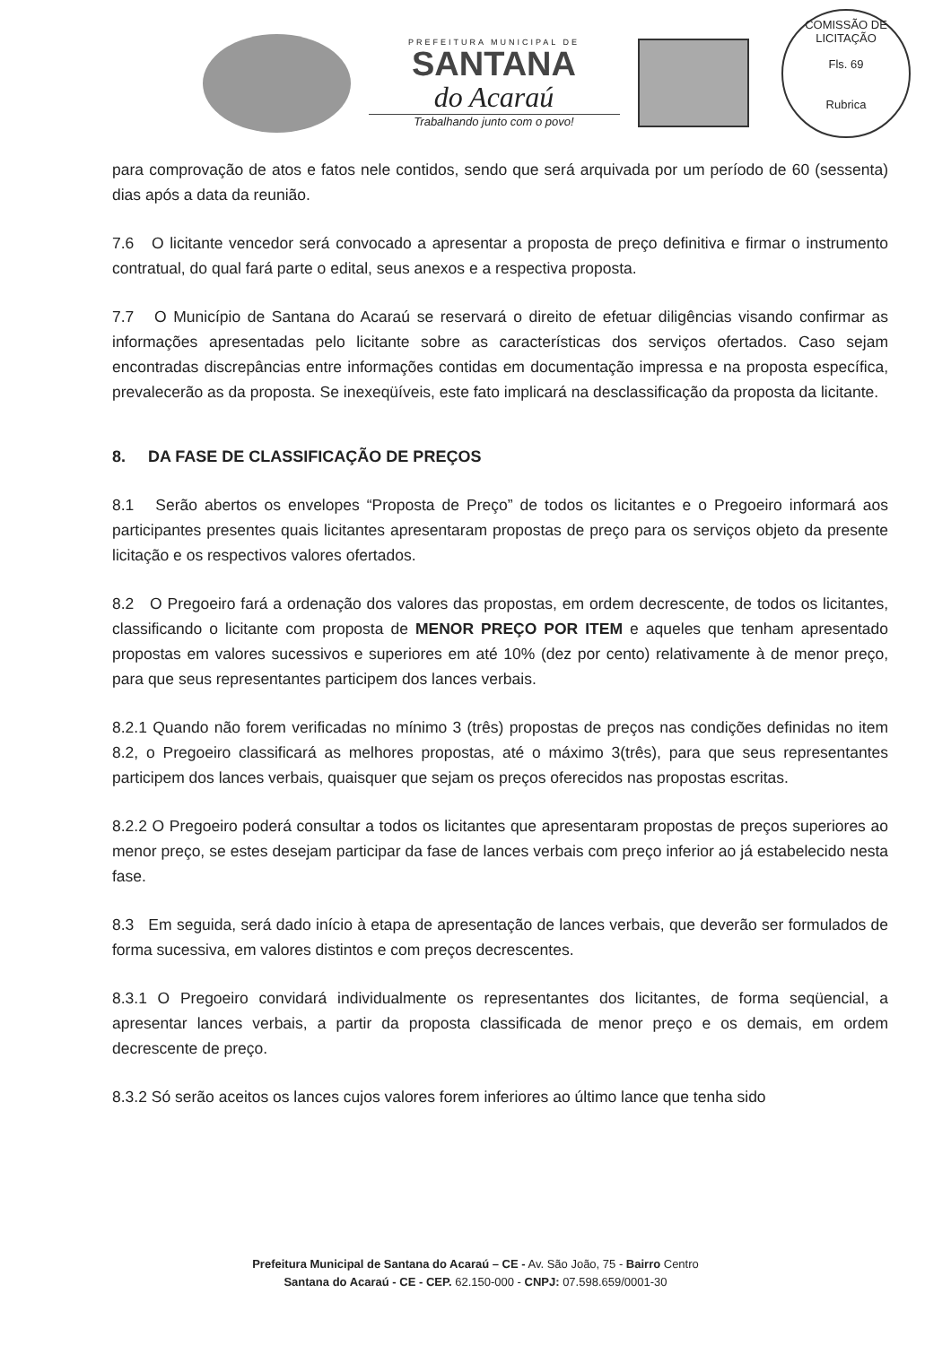PREFEITURA MUNICIPAL DE
SANTANA
do Acaraú
Trabalhando junto com o povo!
COMISSÃO DE LICITAÇÃO
Fls. 69
Rubrica
para comprovação de atos e fatos nele contidos, sendo que será arquivada por um período de 60 (sessenta) dias após a data da reunião.
7.6 O licitante vencedor será convocado a apresentar a proposta de preço definitiva e firmar o instrumento contratual, do qual fará parte o edital, seus anexos e a respectiva proposta.
7.7 O Município de Santana do Acaraú se reservará o direito de efetuar diligências visando confirmar as informações apresentadas pelo licitante sobre as características dos serviços ofertados. Caso sejam encontradas discrepâncias entre informações contidas em documentação impressa e na proposta específica, prevalecerão as da proposta. Se inexeqüíveis, este fato implicará na desclassificação da proposta da licitante.
8. DA FASE DE CLASSIFICAÇÃO DE PREÇOS
8.1 Serão abertos os envelopes “Proposta de Preço” de todos os licitantes e o Pregoeiro informará aos participantes presentes quais licitantes apresentaram propostas de preço para os serviços objeto da presente licitação e os respectivos valores ofertados.
8.2 O Pregoeiro fará a ordenação dos valores das propostas, em ordem decrescente, de todos os licitantes, classificando o licitante com proposta de MENOR PREÇO POR ITEM e aqueles que tenham apresentado propostas em valores sucessivos e superiores em até 10% (dez por cento) relativamente à de menor preço, para que seus representantes participem dos lances verbais.
8.2.1 Quando não forem verificadas no mínimo 3 (três) propostas de preços nas condições definidas no item 8.2, o Pregoeiro classificará as melhores propostas, até o máximo 3(três), para que seus representantes participem dos lances verbais, quaisquer que sejam os preços oferecidos nas propostas escritas.
8.2.2 O Pregoeiro poderá consultar a todos os licitantes que apresentaram propostas de preços superiores ao menor preço, se estes desejam participar da fase de lances verbais com preço inferior ao já estabelecido nesta fase.
8.3 Em seguida, será dado início à etapa de apresentação de lances verbais, que deverão ser formulados de forma sucessiva, em valores distintos e com preços decrescentes.
8.3.1 O Pregoeiro convidará individualmente os representantes dos licitantes, de forma seqüencial, a apresentar lances verbais, a partir da proposta classificada de menor preço e os demais, em ordem decrescente de preço.
8.3.2 Só serão aceitos os lances cujos valores forem inferiores ao último lance que tenha sido
Prefeitura Municipal de Santana do Acaraú – CE - Av. São João, 75 - Bairro Centro
Santana do Acaraú - CE - CEP. 62.150-000 - CNPJ: 07.598.659/0001-30